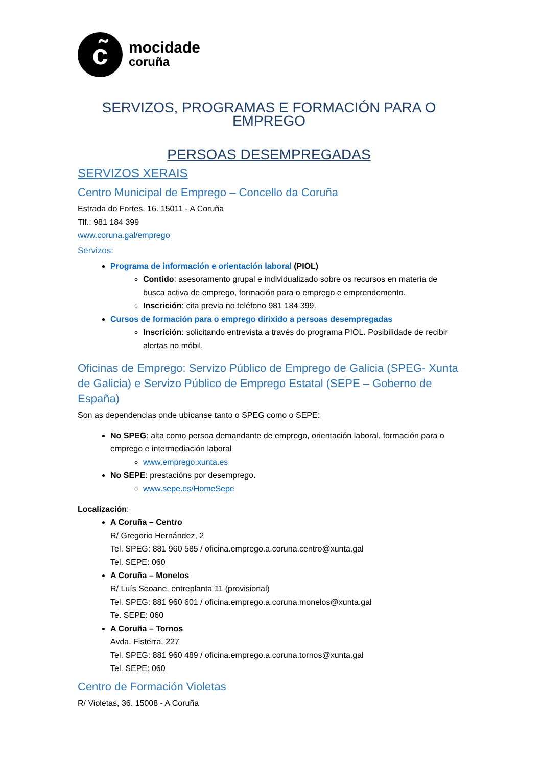c̃
mocidade
coruña
SERVIZOS, PROGRAMAS E FORMACIÓN PARA O EMPREGO
PERSOAS DESEMPREGADAS
SERVIZOS XERAIS
Centro Municipal de Emprego – Concello da Coruña
Estrada do Fortes, 16. 15011 - A Coruña
Tlf.: 981 184 399
www.coruna.gal/emprego
Servizos:
Programa de información e orientación laboral (PIOL)
Contido: asesoramento grupal e individualizado sobre os recursos en materia de busca activa de emprego, formación para o emprego e emprendemento.
Inscrición: cita previa no teléfono 981 184 399.
Cursos de formación para o emprego dirixido a persoas desempregadas
Inscrición: solicitando entrevista a través do programa PIOL. Posibilidade de recibir alertas no móbil.
Oficinas de Emprego: Servizo Público de Emprego de Galicia (SPEG- Xunta de Galicia) e Servizo Público de Emprego Estatal (SEPE – Goberno de España)
Son as dependencias onde ubícanse tanto o SPEG como o SEPE:
No SPEG: alta como persoa demandante de emprego, orientación laboral, formación para o emprego e intermediación laboral
www.emprego.xunta.es
No SEPE: prestacións por desemprego.
www.sepe.es/HomeSepe
Localización:
A Coruña – Centro
R/ Gregorio Hernández, 2
Tel. SPEG: 881 960 585 / oficina.emprego.a.coruna.centro@xunta.gal
Tel. SEPE: 060
A Coruña – Monelos
R/ Luís Seoane, entreplanta 11 (provisional)
Tel. SPEG: 881 960 601 / oficina.emprego.a.coruna.monelos@xunta.gal
Te. SEPE: 060
A Coruña – Tornos
Avda. Fisterra, 227
Tel. SPEG: 881 960 489 / oficina.emprego.a.coruna.tornos@xunta.gal
Tel. SEPE: 060
Centro de Formación Violetas
R/ Violetas, 36. 15008 - A Coruña